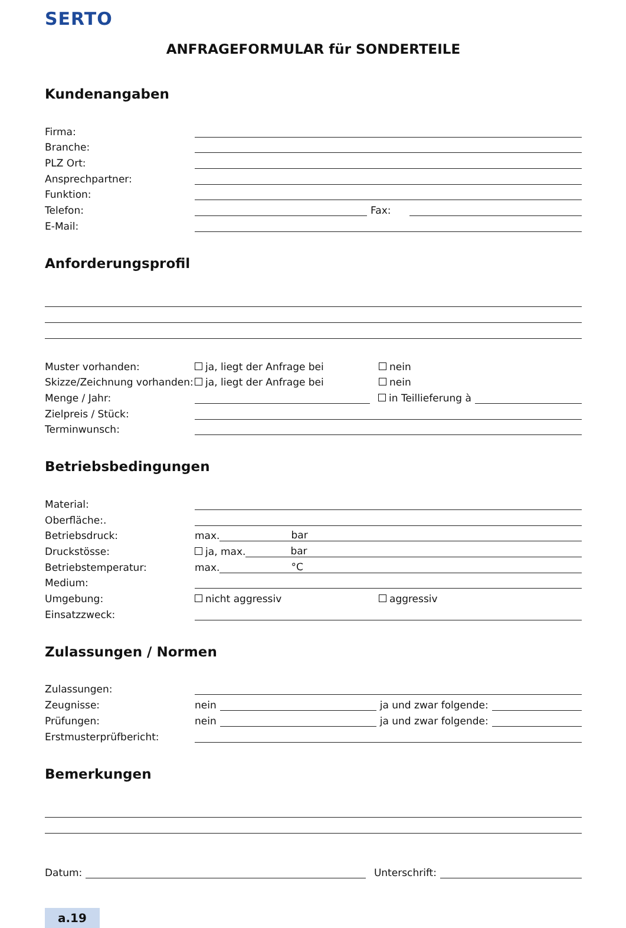SERTO
ANFRAGEFORMULAR für SONDERTEILE
Kundenangaben
Firma:
Branche:
PLZ Ort:
Ansprechpartner:
Funktion:
Telefon: Fax:
E-Mail:
Anforderungsprofil
Muster vorhanden: ja, liegt der Anfrage bei nein
Skizze/Zeichnung vorhanden: ja, liegt der Anfrage bei nein
Menge / Jahr: in Teillieferung à
Zielpreis / Stück:
Terminwunsch:
Betriebsbedingungen
Material:
Oberfläche:.
Betriebsdruck: max. bar
Druckstösse: ja, max. bar
Betriebstemperatur: max. °C
Medium:
Umgebung: nicht aggressiv aggressiv
Einsatzzweck:
Zulassungen / Normen
Zulassungen:
Zeugnisse: nein ja und zwar folgende:
Prüfungen: nein ja und zwar folgende:
Erstmusterprüfbericht:
Bemerkungen
Datum: Unterschrift:
a.19